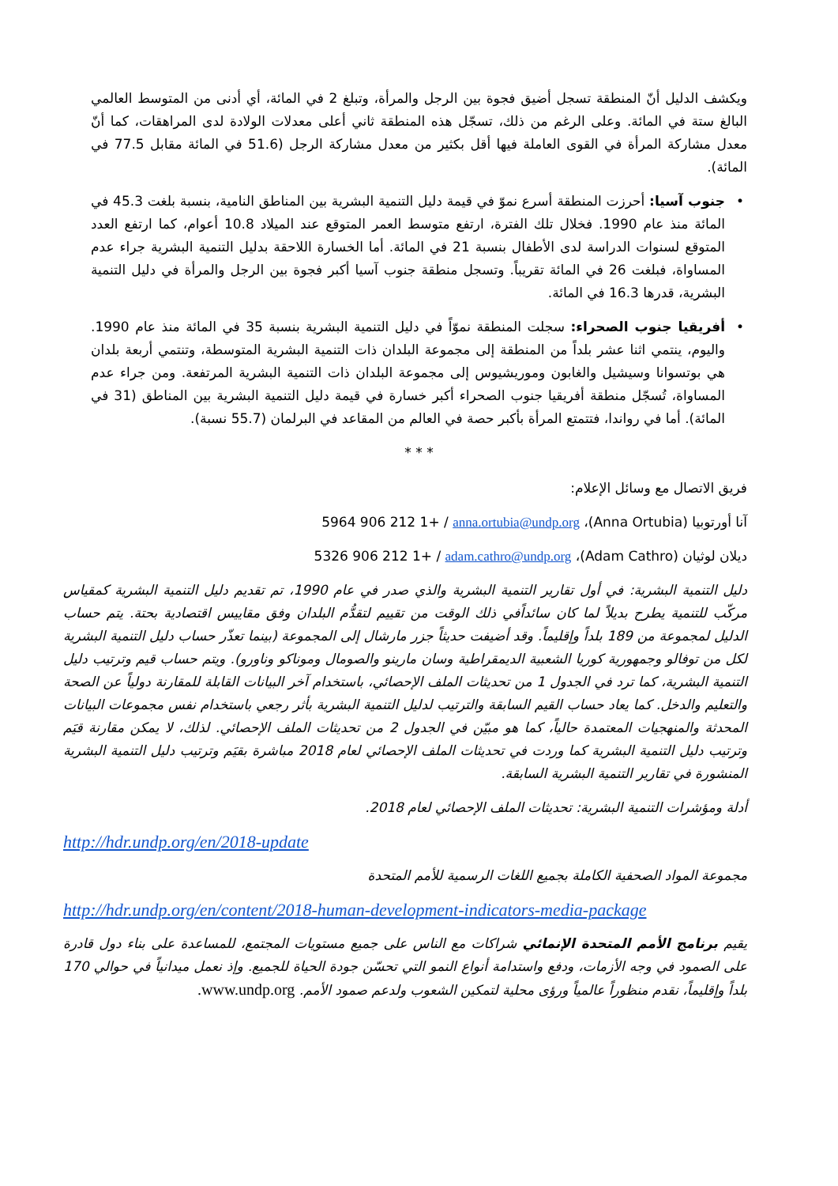ويكشف الدليل أنّ المنطقة تسجل أضيق فجوة بين الرجل والمرأة، وتبلغ 2 في المائة، أي أدنى من المتوسط العالمي البالغ ستة في المائة. وعلى الرغم من ذلك، تسجّل هذه المنطقة ثاني أعلى معدلات الولادة لدى المراهقات، كما أنّ معدل مشاركة المرأة في القوى العاملة فيها أقل بكثير من معدل مشاركة الرجل (51.6 في المائة مقابل 77.5 في المائة).
• جنوب آسيا: أحرزت المنطقة أسرع نموّ في قيمة دليل التنمية البشرية بين المناطق النامية، بنسبة بلغت 45.3 في المائة منذ عام 1990. فخلال تلك الفترة، ارتفع متوسط العمر المتوقع عند الميلاد 10.8 أعوام، كما ارتفع العدد المتوقع لسنوات الدراسة لدى الأطفال بنسبة 21 في المائة. أما الخسارة اللاحقة بدليل التنمية البشرية جراء عدم المساواة، فبلغت 26 في المائة تقريباً. وتسجل منطقة جنوب آسيا أكبر فجوة بين الرجل والمرأة في دليل التنمية البشرية، قدرها 16.3 في المائة.
• أفريقيا جنوب الصحراء: سجلت المنطقة نموّاً في دليل التنمية البشرية بنسبة 35 في المائة منذ عام 1990. واليوم، ينتمي اثنا عشر بلداً من المنطقة إلى مجموعة البلدان ذات التنمية البشرية المتوسطة، وتنتمي أربعة بلدان هي بوتسوانا وسيشيل والغابون وموريشيوس إلى مجموعة البلدان ذات التنمية البشرية المرتفعة. ومن جراء عدم المساواة، تُسجّل منطقة أفريقيا جنوب الصحراء أكبر خسارة في قيمة دليل التنمية البشرية بين المناطق (31 في المائة). أما في رواندا، فتتمتع المرأة بأكبر حصة في العالم من المقاعد في البرلمان (55.7 نسبة).
* * *
فريق الاتصال مع وسائل الإعلام:
آنا أورتوبيا (Anna Ortubia)، 5964 906 212 1+ / anna.ortubia@undp.org
ديلان لوثيان (Adam Cathro)، 5326 906 212 1+ / adam.cathro@undp.org
دليل التنمية البشرية: في أول تقارير التنمية البشرية والذي صدر في عام 1990، تم تقديم دليل التنمية البشرية كمقياس مركّب للتنمية يطرح بديلاً لما كان سائداًفي ذلك الوقت من تقييم لتقدُّم البلدان وفق مقاييس اقتصادية بحتة. يتم حساب الدليل لمجموعة من 189 بلداً وإقليماً. وقد أضيفت حديثاً جزر مارشال إلى المجموعة (بينما تعذّر حساب دليل التنمية البشرية لكل من توفالو وجمهورية كوريا الشعبية الديمقراطية وسان مارينو والصومال وموناكو وناورو). ويتم حساب قيم وترتيب دليل التنمية البشرية، كما ترد في الجدول 1 من تحديثات الملف الإحصائي، باستخدام آخر البيانات القابلة للمقارنة دولياً عن الصحة والتعليم والدخل. كما يعاد حساب القيم السابقة والترتيب لدليل التنمية البشرية بأثر رجعي باستخدام نفس مجموعات البيانات المحدثة والمنهجيات المعتمدة حالياً، كما هو مبيّن في الجدول 2 من تحديثات الملف الإحصائي. لذلك، لا يمكن مقارنة قيَم وترتيب دليل التنمية البشرية كما وردت في تحديثات الملف الإحصائي لعام 2018 مباشرة بقيَم وترتيب دليل التنمية البشرية المنشورة في تقارير التنمية البشرية السابقة.
أدلة ومؤشرات التنمية البشرية: تحديثات الملف الإحصائي لعام 2018.
http://hdr.undp.org/en/2018-update
مجموعة المواد الصحفية الكاملة بجميع اللغات الرسمية للأمم المتحدة
http://hdr.undp.org/en/content/2018-human-development-indicators-media-package
يقيم برنامج الأمم المتحدة الإنمائي شراكات مع الناس على جميع مستويات المجتمع، للمساعدة على بناء دول قادرة على الصمود في وجه الأزمات، ودفع واستدامة أنواع النمو التي تحسّن جودة الحياة للجميع. وإذ نعمل ميدانياً في حوالي 170 بلداً وإقليماً، نقدم منظوراً عالمياً ورؤى محلية لتمكين الشعوب ولدعم صمود الأمم. www.undp.org.